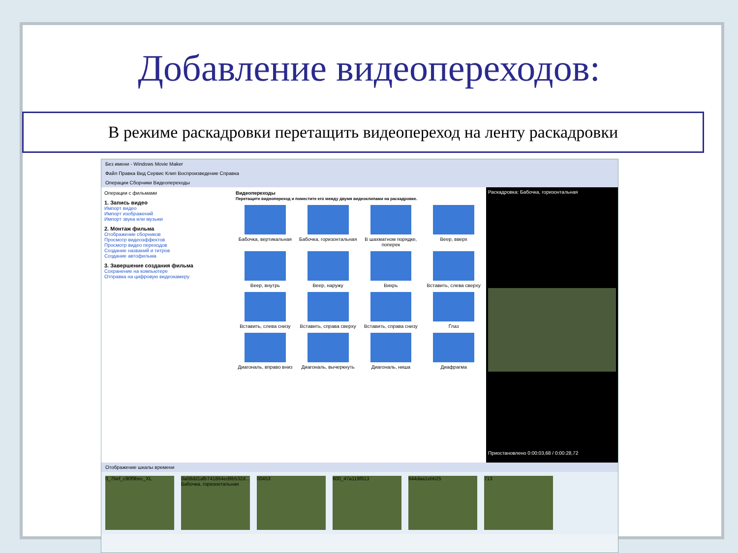Добавление видеопереходов:
В режиме раскадровки перетащить видеопереход на ленту раскадровки
Без имени - Windows Movie Maker
Файл Правка Вид Сервис Клип Воспроизведение Справка
Операции Сборники Видеопереходы
Операции с фильмами
1. Запись видео
Импорт видео
Импорт изображений
Импорт звука или музыки
2. Монтаж фильма
Отображение сборников
Просмотр видеоэффектов
Просмотр видео переходов
Создание названий и титров
Создание автофильма
3. Завершение создания фильма
Сохранение на компьютере
Отправка на цифровую видеокамеру
Видеопереходы
Перетащите видеопереход и поместите его между двумя видеоклипами на раскадровке.
Бабочка, вертикальная
Бабочка, горизонтальная
В шахматном порядке, поперек
Веер, вверх
Веер, внутрь
Веер, наружу
Вихрь
Вставить, слева сверху
Вставить, слева снизу
Вставить, справа сверху
Вставить, справа снизу
Глаз
Диагональ, вправо вниз
Диагональ, вычеркнуть
Диагональ, ниша
Диафрагма
Раскадровка: Бабочка, горизонтальная
Приостановлено 0:00:03,68 / 0:00:28,72
Отображение шкалы времени
0_7bef_c90f9bec_XL 0a08dd1afb741864ed9b532d... Бабочка, горизонтальная
00453 600_47a119f813 644daa1ebb25 713